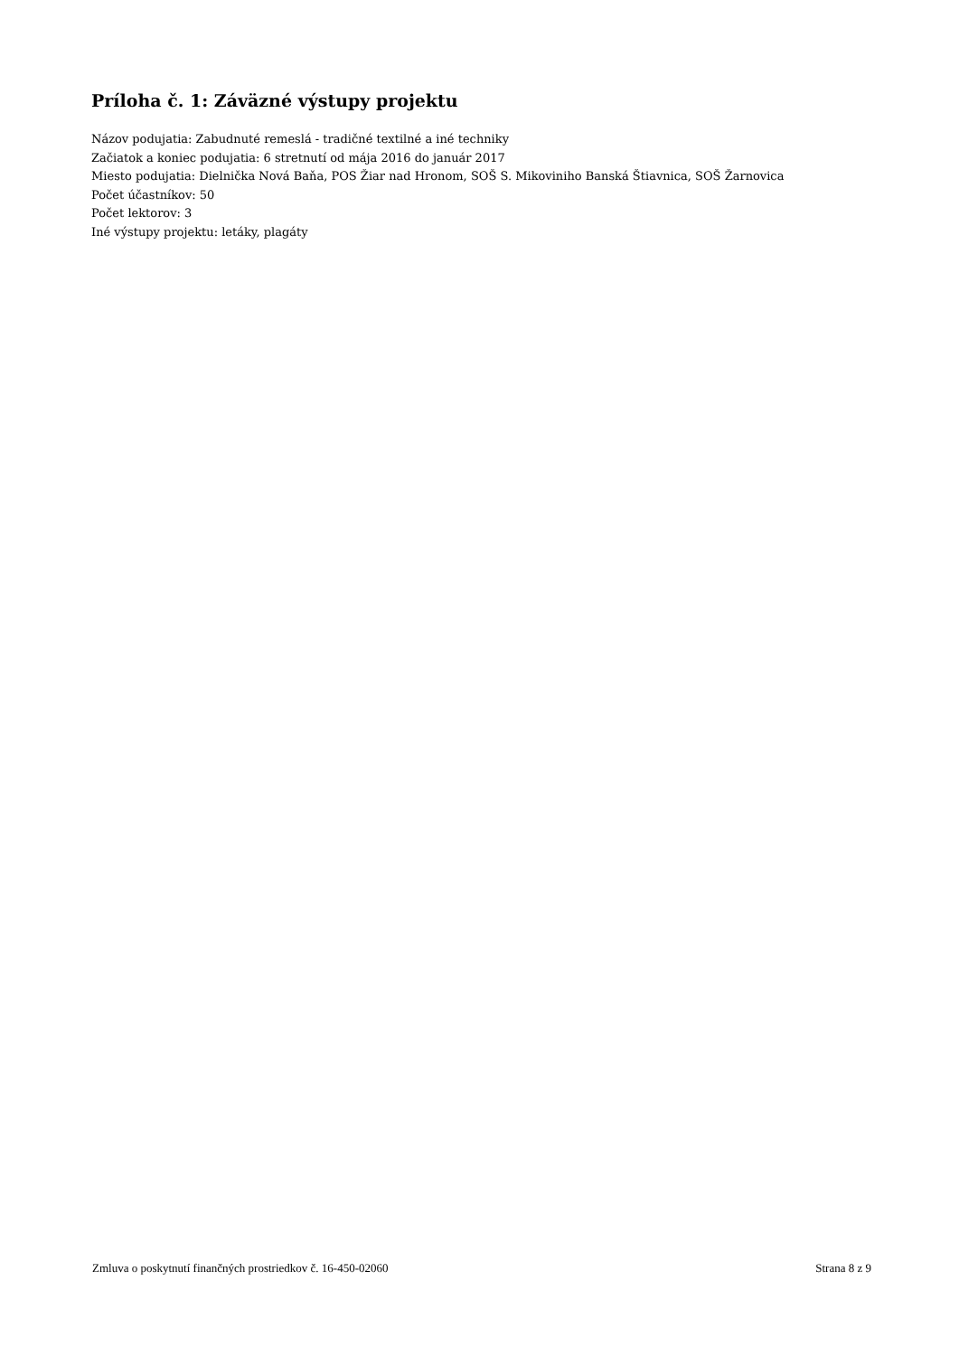Príloha č. 1: Záväzné výstupy projektu
Názov podujatia: Zabudnuté remeslá - tradičné textilné a iné techniky
Začiatok a koniec podujatia: 6 stretnutí od mája 2016 do január 2017
Miesto podujatia: Dielnička Nová Baňa, POS Žiar nad Hronom, SOŠ S. Mikoviniho Banská Štiavnica, SOŠ Žarnovica
Počet účastníkov: 50
Počet lektorov: 3
Iné výstupy projektu: letáky, plagáty
Zmluva o poskytnutí finančných prostriedkov č. 16-450-02060 Strana 8 z 9